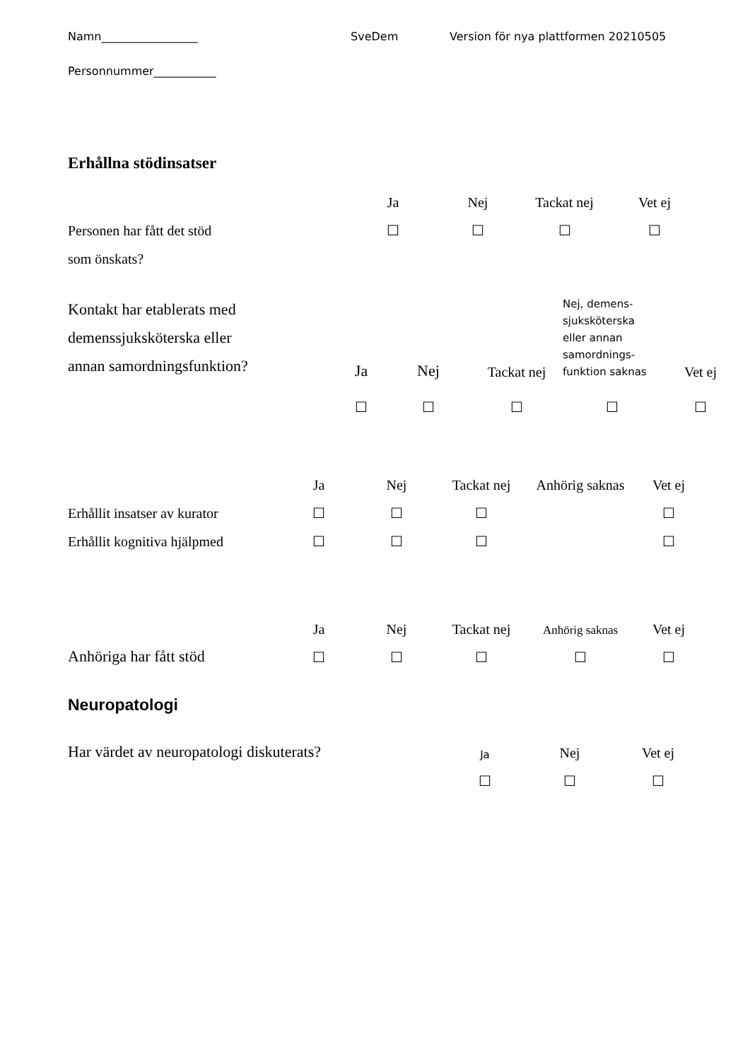Namn_________________ SveDem Version för nya plattformen 20210505
Personnummer___________
Erhållna stödinsatser
| | Ja | Nej | Tackat nej | Vet ej |
| Personen har fått det stöd | ☐ | ☐ | ☐ | ☐ |
| som önskats? | | | | |
| Kontakt har etablerats med demenssjuksköterska eller annan samordningsfunktion? | Ja | Nej | Tackat nej | Nej, demens- sjuksköterska eller annan samordnings- funktion saknas | Vet ej |
| | ☐ | ☐ | ☐ | ☐ | ☐ |
| | Ja | Nej | Tackat nej | Anhörig saknas | Vet ej |
| Erhållit insatser av kurator | ☐ | ☐ | ☐ | | ☐ |
| Erhållit kognitiva hjälpmed | ☐ | ☐ | ☐ | | ☐ |
| | Ja | Nej | Tackat nej | Anhörig saknas | Vet ej |
| Anhöriga har fått stöd | ☐ | ☐ | ☐ | ☐ | ☐ |
Neuropatologi
| Har värdet av neuropatologi diskuterats? | Ja | Nej | Vet ej |
| | ☐ | ☐ | ☐ |